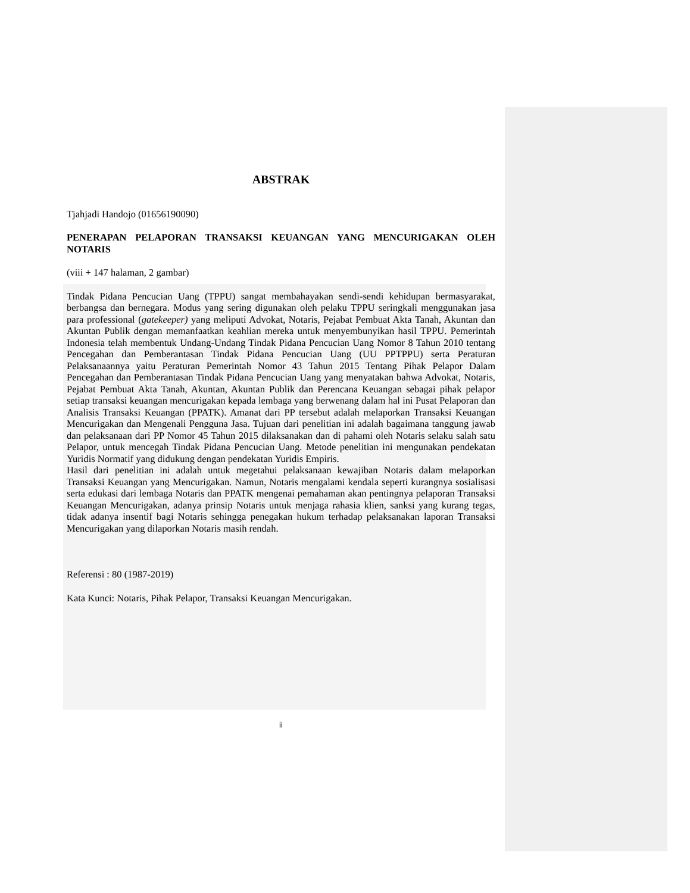ABSTRAK
Tjahjadi Handojo (01656190090)
PENERAPAN PELAPORAN TRANSAKSI KEUANGAN YANG MENCURIGAKAN OLEH NOTARIS
(viii + 147 halaman, 2 gambar)
Tindak Pidana Pencucian Uang (TPPU) sangat membahayakan sendi-sendi kehidupan bermasyarakat, berbangsa dan bernegara. Modus yang sering digunakan oleh pelaku TPPU seringkali menggunakan jasa para professional (gatekeeper) yang meliputi Advokat, Notaris, Pejabat Pembuat Akta Tanah, Akuntan dan Akuntan Publik dengan memanfaatkan keahlian mereka untuk menyembunyikan hasil TPPU. Pemerintah Indonesia telah membentuk Undang-Undang Tindak Pidana Pencucian Uang Nomor 8 Tahun 2010 tentang Pencegahan dan Pemberantasan Tindak Pidana Pencucian Uang (UU PPTPPU) serta Peraturan Pelaksanaannya yaitu Peraturan Pemerintah Nomor 43 Tahun 2015 Tentang Pihak Pelapor Dalam Pencegahan dan Pemberantasan Tindak Pidana Pencucian Uang yang menyatakan bahwa Advokat, Notaris, Pejabat Pembuat Akta Tanah, Akuntan, Akuntan Publik dan Perencana Keuangan sebagai pihak pelapor setiap transaksi keuangan mencurigakan kepada lembaga yang berwenang dalam hal ini Pusat Pelaporan dan Analisis Transaksi Keuangan (PPATK). Amanat dari PP tersebut adalah melaporkan Transaksi Keuangan Mencurigakan dan Mengenali Pengguna Jasa. Tujuan dari penelitian ini adalah bagaimana tanggung jawab dan pelaksanaan dari PP Nomor 45 Tahun 2015 dilaksanakan dan di pahami oleh Notaris selaku salah satu Pelapor, untuk mencegah Tindak Pidana Pencucian Uang. Metode penelitian ini mengunakan pendekatan Yuridis Normatif yang didukung dengan pendekatan Yuridis Empiris.
Hasil dari penelitian ini adalah untuk megetahui pelaksanaan kewajiban Notaris dalam melaporkan Transaksi Keuangan yang Mencurigakan. Namun, Notaris mengalami kendala seperti kurangnya sosialisasi serta edukasi dari lembaga Notaris dan PPATK mengenai pemahaman akan pentingnya pelaporan Transaksi Keuangan Mencurigakan, adanya prinsip Notaris untuk menjaga rahasia klien, sanksi yang kurang tegas, tidak adanya insentif bagi Notaris sehingga penegakan hukum terhadap pelaksanakan laporan Transaksi Mencurigakan yang dilaporkan Notaris masih rendah.
Referensi : 80 (1987-2019)
Kata Kunci: Notaris, Pihak Pelapor, Transaksi Keuangan Mencurigakan.
ii